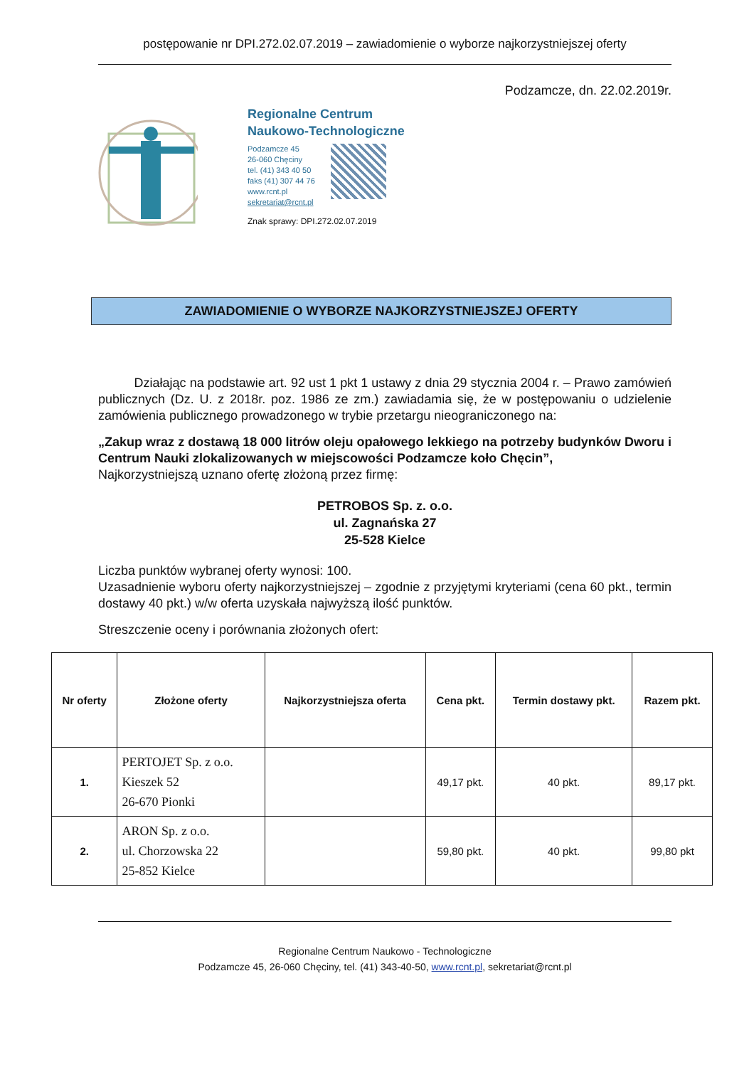postępowanie nr DPI.272.02.07.2019 – zawiadomienie o wyborze najkorzystniejszej oferty
Podzamcze, dn. 22.02.2019r.
Regionalne Centrum
Naukowo-Technologiczne
Podzamcze 45
26-060 Chęciny
tel. (41) 343 40 50
faks (41) 307 44 76
www.rcnt.pl
sekretariat@rcnt.pl
Znak sprawy: DPI.272.02.07.2019
ZAWIADOMIENIE O WYBORZE NAJKORZYSTNIEJSZEJ OFERTY
Działając na podstawie art. 92 ust 1 pkt 1 ustawy z dnia 29 stycznia 2004 r. – Prawo zamówień publicznych (Dz. U. z 2018r. poz. 1986 ze zm.) zawiadamia się, że w postępowaniu o udzielenie zamówienia publicznego prowadzonego w trybie przetargu nieograniczonego na:
„Zakup wraz z dostawą 18 000 litrów oleju opałowego lekkiego na potrzeby budynków Dworu i Centrum Nauki zlokalizowanych w miejscowości Podzamcze koło Chęcin”,
Najkorzystniejszą uznano ofertę złożoną przez firmę:
PETROBOS Sp. z. o.o.
ul. Zagnańska 27
25-528 Kielce
Liczba punktów wybranej oferty wynosi: 100.
Uzasadnienie wyboru oferty najkorzystniejszej – zgodnie z przyjętymi kryteriami (cena 60 pkt., termin dostawy 40 pkt.) w/w oferta uzyskała najwyższą ilość punktów.
Streszczenie oceny i porównania złożonych ofert:
| Nr oferty | Złożone oferty | Najkorzystniejsza oferta | Cena pkt. | Termin dostawy pkt. | Razem pkt. |
| --- | --- | --- | --- | --- | --- |
| 1. | PERTOJET Sp. z o.o. Kieszek 52 26-670 Pionki | | 49,17 pkt. | 40 pkt. | 89,17 pkt. |
| 2. | ARON Sp. z o.o. ul. Chorzowska 22 25-852 Kielce | | 59,80 pkt. | 40 pkt. | 99,80 pkt |
Regionalne Centrum Naukowo - Technologiczne
Podzamcze 45, 26-060 Chęciny, tel. (41) 343-40-50, www.rcnt.pl, sekretariat@rcnt.pl